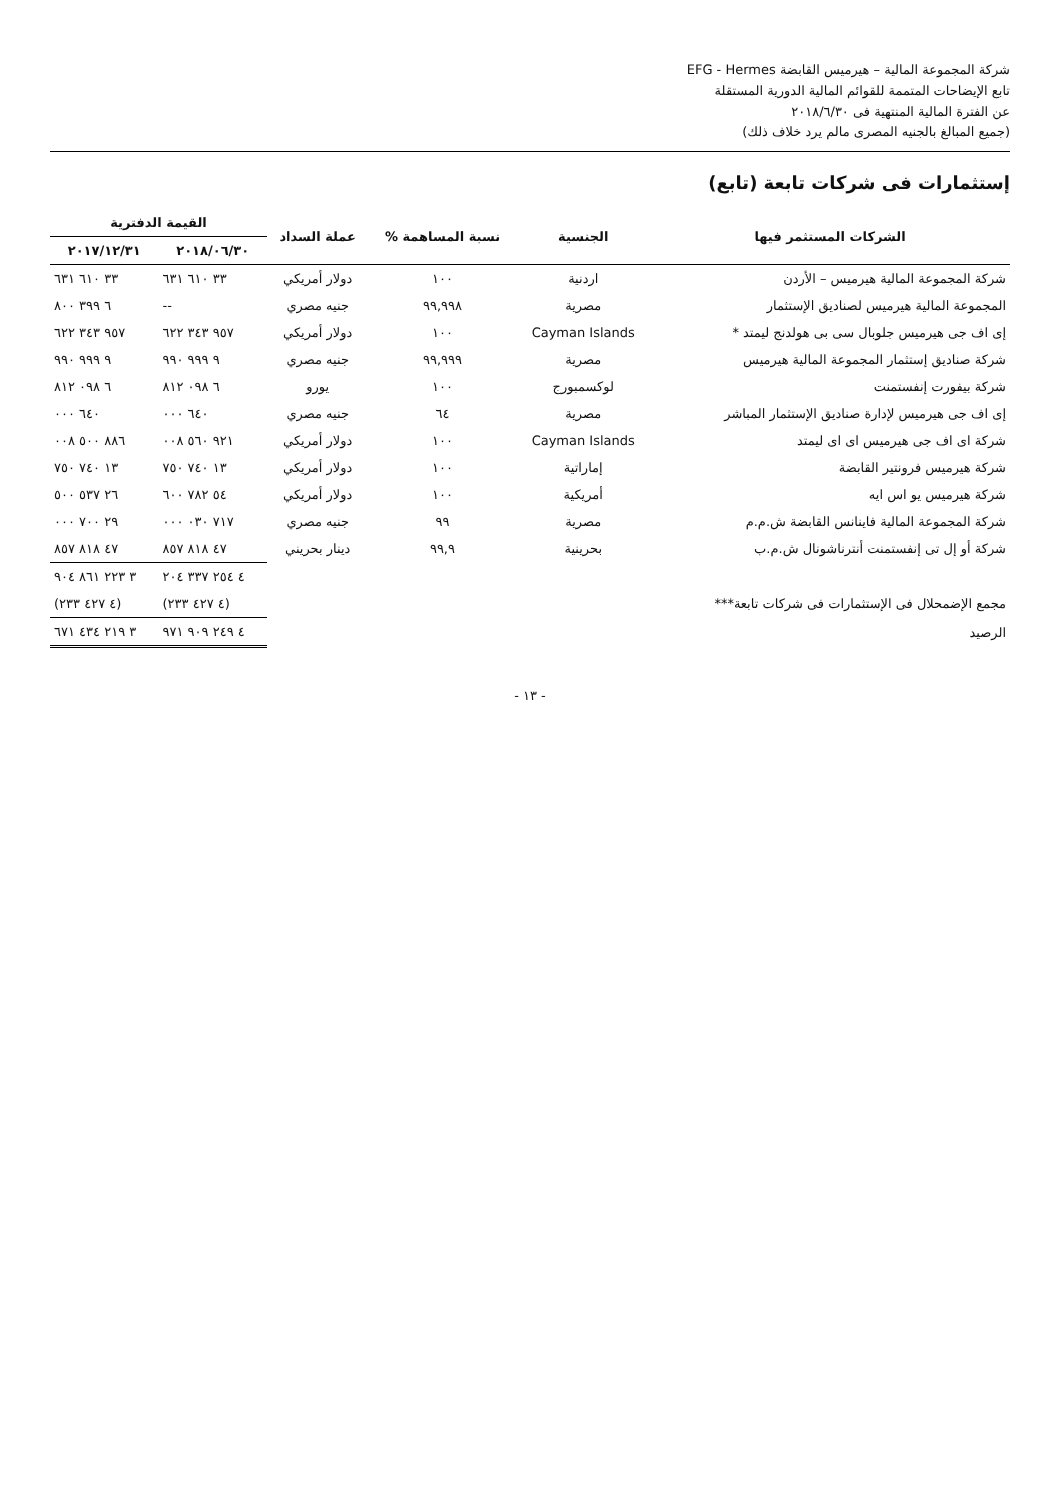شركة المجموعة المالية – هيرميس القابضة EFG - Hermes
تابع الإيضاحات المتممة للقوائم المالية الدورية المستقلة
عن الفترة المالية المنتهية فى ٢٠١٨/٦/٣٠
(جميع المبالغ بالجنيه المصرى مالم يرد خلاف ذلك)
إستثمارات فى شركات تابعة (تابع)
| الشركات المستثمر فيها | الجنسية | نسبة المساهمة % | عملة السداد | القيمة الدفترية | |
| --- | --- | --- | --- | --- | --- |
| | | | | ٢٠١٨/٠٦/٣٠ | ٢٠١٧/١٢/٣١ |
| شركة المجموعة المالية هيرميس – الأردن | اردنية | ١٠٠ | دولار أمريكي | ٣٣ ٦١٠ ٦٣١ | ٣٣ ٦١٠ ٦٣١ |
| المجموعة المالية هيرميس لصناديق الإستثمار | مصرية | ٩٩,٩٩٨ | جنيه مصري | -- | ٦ ٣٩٩ ٨٠٠ |
| إى اف جى هيرميس جلوبال سى بى هولدنج ليمتد * | Cayman Islands | ١٠٠ | دولار أمريكي | ٩٥٧ ٣٤٣ ٦٢٢ | ٩٥٧ ٣٤٣ ٦٢٢ |
| شركة صناديق إستثمار المجموعة المالية هيرميس | مصرية | ٩٩,٩٩٩ | جنيه مصري | ٩ ٩٩٩ ٩٩٠ | ٩ ٩٩٩ ٩٩٠ |
| شركة بيفورت إنفستمنت | لوكسمبورج | ١٠٠ | يورو | ٦ ٠٩٨ ٨١٢ | ٦ ٠٩٨ ٨١٢ |
| إى اف جى هيرميس لإدارة صناديق الإستثمار المباشر | مصرية | ٦٤ | جنيه مصري | ٦٤٠ ٠٠٠ | ٦٤٠ ٠٠٠ |
| شركة اى اف جى هيرميس اى اى ليمتد | Cayman Islands | ١٠٠ | دولار أمريكي | ٩٢١ ٥٦٠ ٠٠٨ | ٨٨٦ ٥٠٠ ٠٠٨ |
| شركة هيرميس فرونتير القابضة | إماراتية | ١٠٠ | دولار أمريكي | ١٣ ٧٤٠ ٧٥٠ | ١٣ ٧٤٠ ٧٥٠ |
| شركة هيرميس يو اس ايه | أمريكية | ١٠٠ | دولار أمريكي | ٥٤ ٧٨٢ ٦٠٠ | ٢٦ ٥٣٧ ٥٠٠ |
| شركة المجموعة المالية فاينانس القابضة ش.م.م | مصرية | ٩٩ | جنيه مصري | ٧١٧ ٠٣٠ ٠٠٠ | ٢٩ ٧٠٠ ٠٠٠ |
| شركة أو إل تى إنفستمنت أنترناشونال ش.م.ب | بحرينية | ٩٩,٩ | دينار بحريني | ٤٧ ٨١٨ ٨٥٧ | ٤٧ ٨١٨ ٨٥٧ |
| | | | | ٤ ٢٥٤ ٣٣٧ ٢٠٤ | ٣ ٢٢٣ ٨٦١ ٩٠٤ |
| مجمع الإضمحلال فى الإستثمارات فى شركات تابعة*** | | | | (٤ ٤٢٧ ٢٣٣) | (٤ ٤٢٧ ٢٣٣) |
| الرصيد | | | | ٤ ٢٤٩ ٩٠٩ ٩٧١ | ٣ ٢١٩ ٤٣٤ ٦٧١ |
- ١٣ -